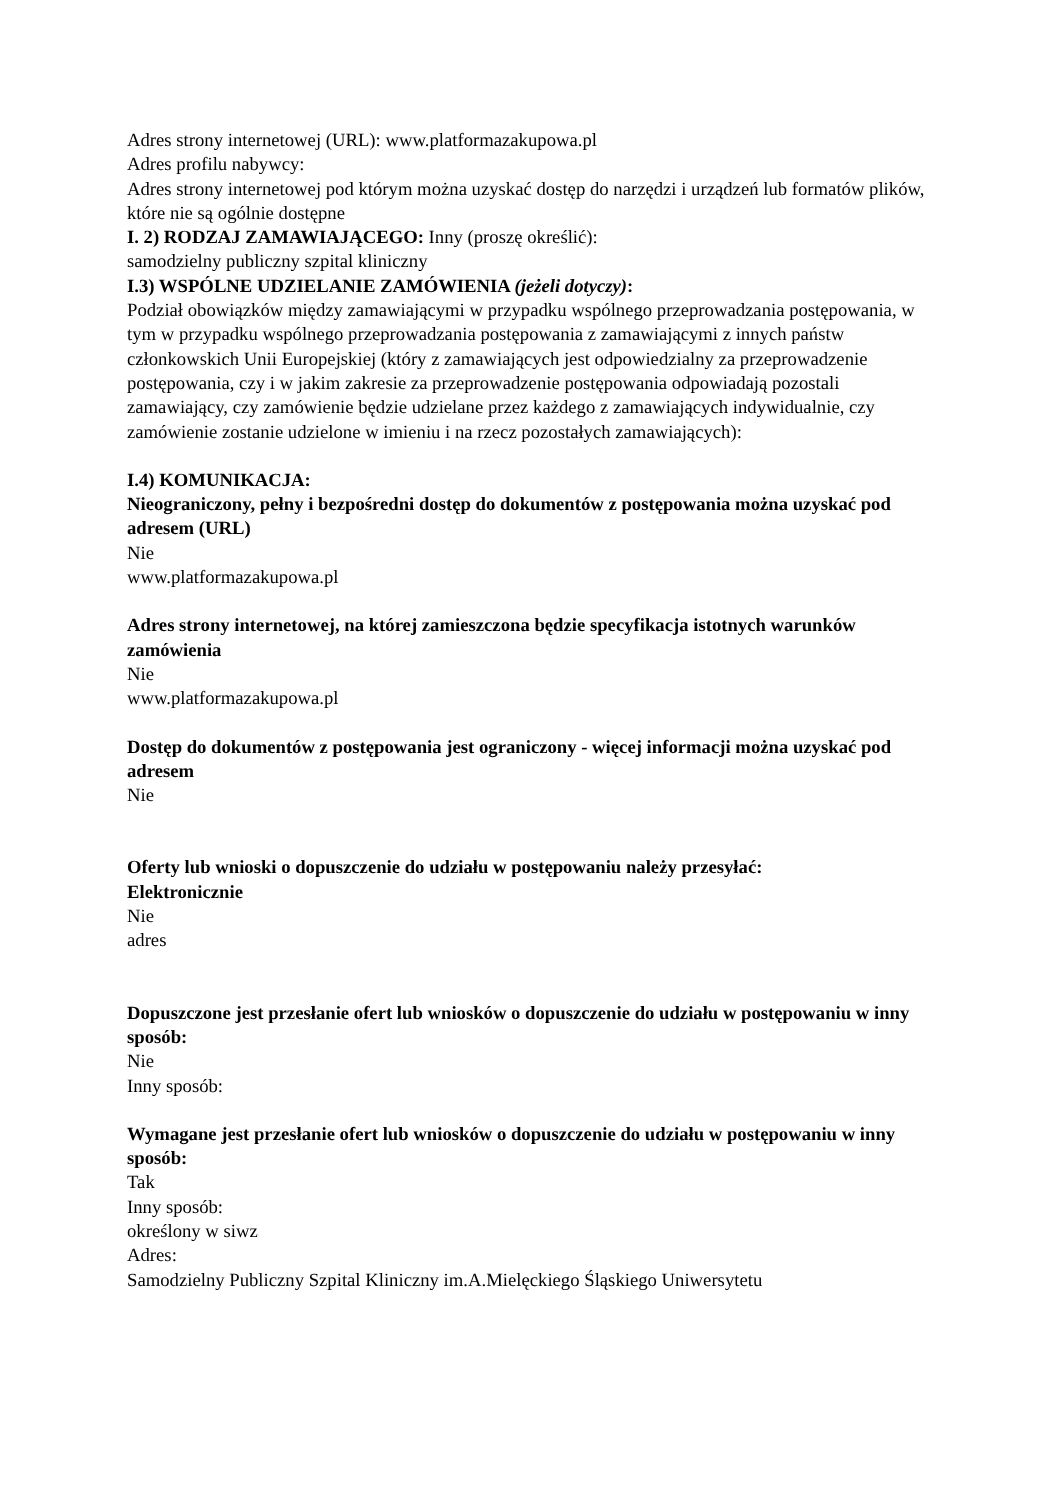Adres strony internetowej (URL): www.platformazakupowa.pl
Adres profilu nabywcy:
Adres strony internetowej pod którym można uzyskać dostęp do narzędzi i urządzeń lub formatów plików, które nie są ogólnie dostępne
I. 2) RODZAJ ZAMAWIAJĄCEGO: Inny (proszę określić):
samodzielny publiczny szpital kliniczny
I.3) WSPÓLNE UDZIELANIE ZAMÓWIENIA (jeżeli dotyczy):
Podział obowiązków między zamawiającymi w przypadku wspólnego przeprowadzania postępowania, w tym w przypadku wspólnego przeprowadzania postępowania z zamawiającymi z innych państw członkowskich Unii Europejskiej (który z zamawiających jest odpowiedzialny za przeprowadzenie postępowania, czy i w jakim zakresie za przeprowadzenie postępowania odpowiadają pozostali zamawiający, czy zamówienie będzie udzielane przez każdego z zamawiających indywidualnie, czy zamówienie zostanie udzielone w imieniu i na rzecz pozostałych zamawiających):
I.4) KOMUNIKACJA:
Nieograniczony, pełny i bezpośredni dostęp do dokumentów z postępowania można uzyskać pod adresem (URL)
Nie
www.platformazakupowa.pl
Adres strony internetowej, na której zamieszczona będzie specyfikacja istotnych warunków zamówienia
Nie
www.platformazakupowa.pl
Dostęp do dokumentów z postępowania jest ograniczony - więcej informacji można uzyskać pod adresem
Nie
Oferty lub wnioski o dopuszczenie do udziału w postępowaniu należy przesyłać:
Elektronicznie
Nie
adres
Dopuszczone jest przesłanie ofert lub wniosków o dopuszczenie do udziału w postępowaniu w inny sposób:
Nie
Inny sposób:
Wymagane jest przesłanie ofert lub wniosków o dopuszczenie do udziału w postępowaniu w inny sposób:
Tak
Inny sposób:
określony w siwz
Adres:
Samodzielny Publiczny Szpital Kliniczny im.A.Mielęckiego Śląskiego Uniwersytetu